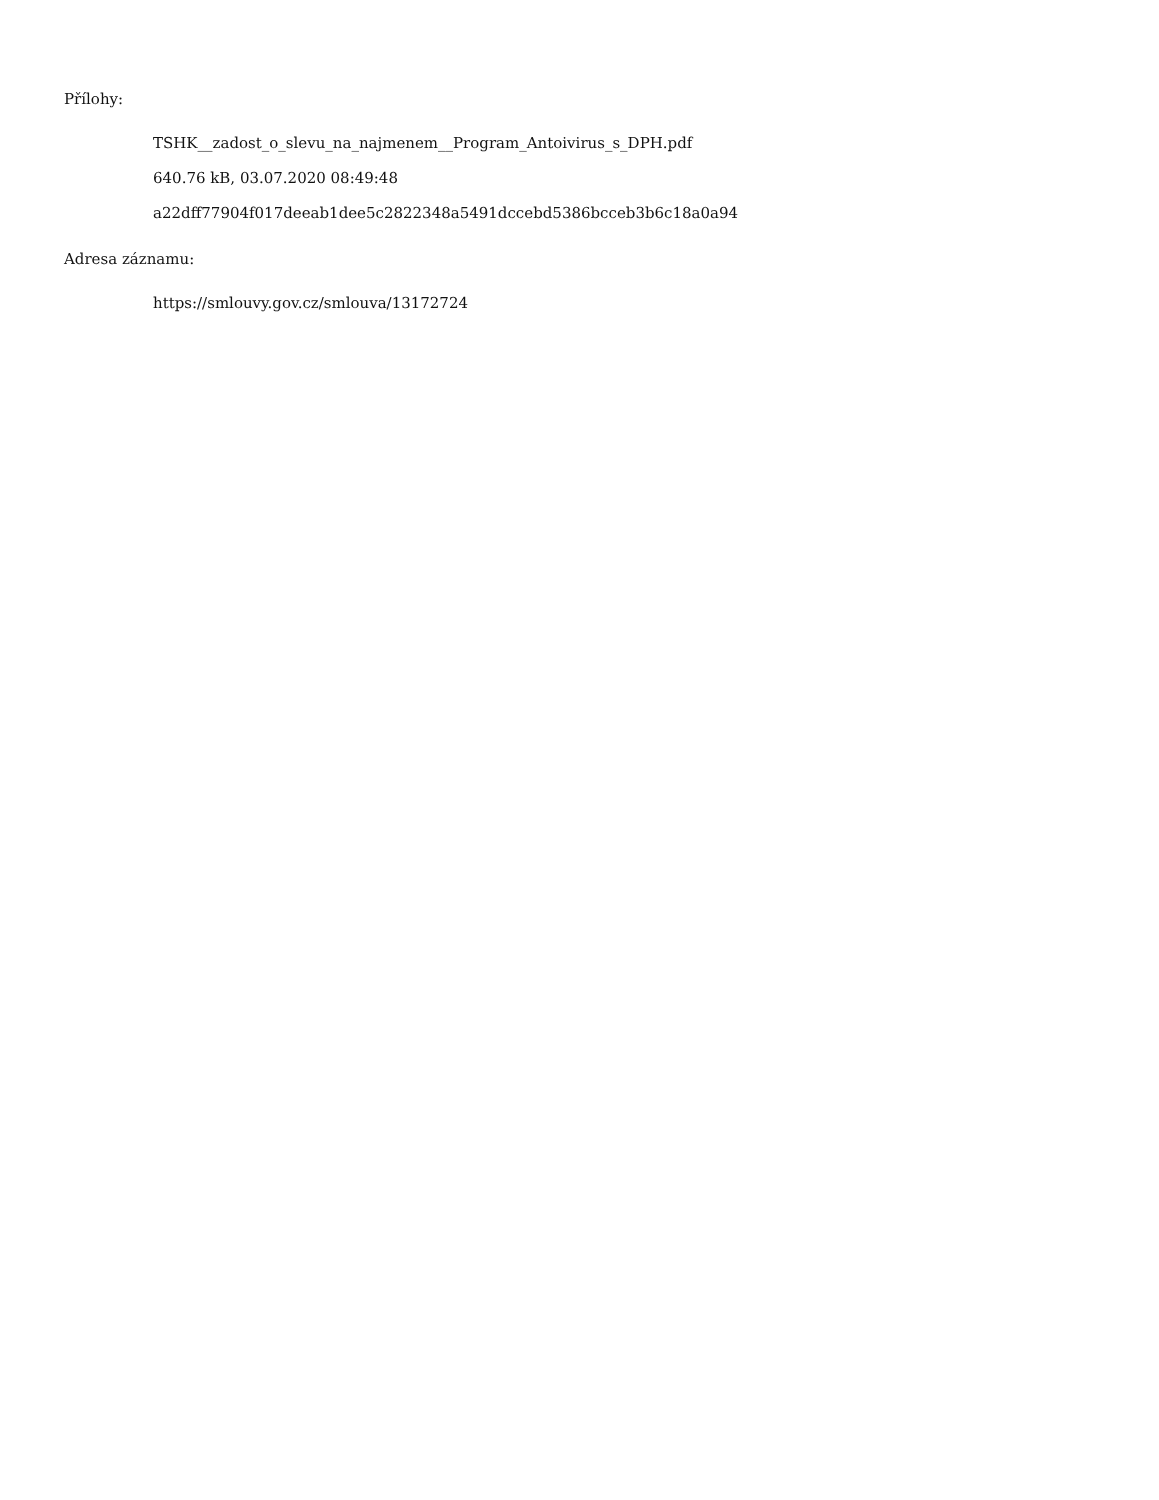Přílohy:
TSHK__zadost_o_slevu_na_najmenem__Program_Antoivirus_s_DPH.pdf
640.76 kB, 03.07.2020 08:49:48
a22dff77904f017deeab1dee5c2822348a5491dccebd5386bcceb3b6c18a0a94
Adresa záznamu:
https://smlouvy.gov.cz/smlouva/13172724